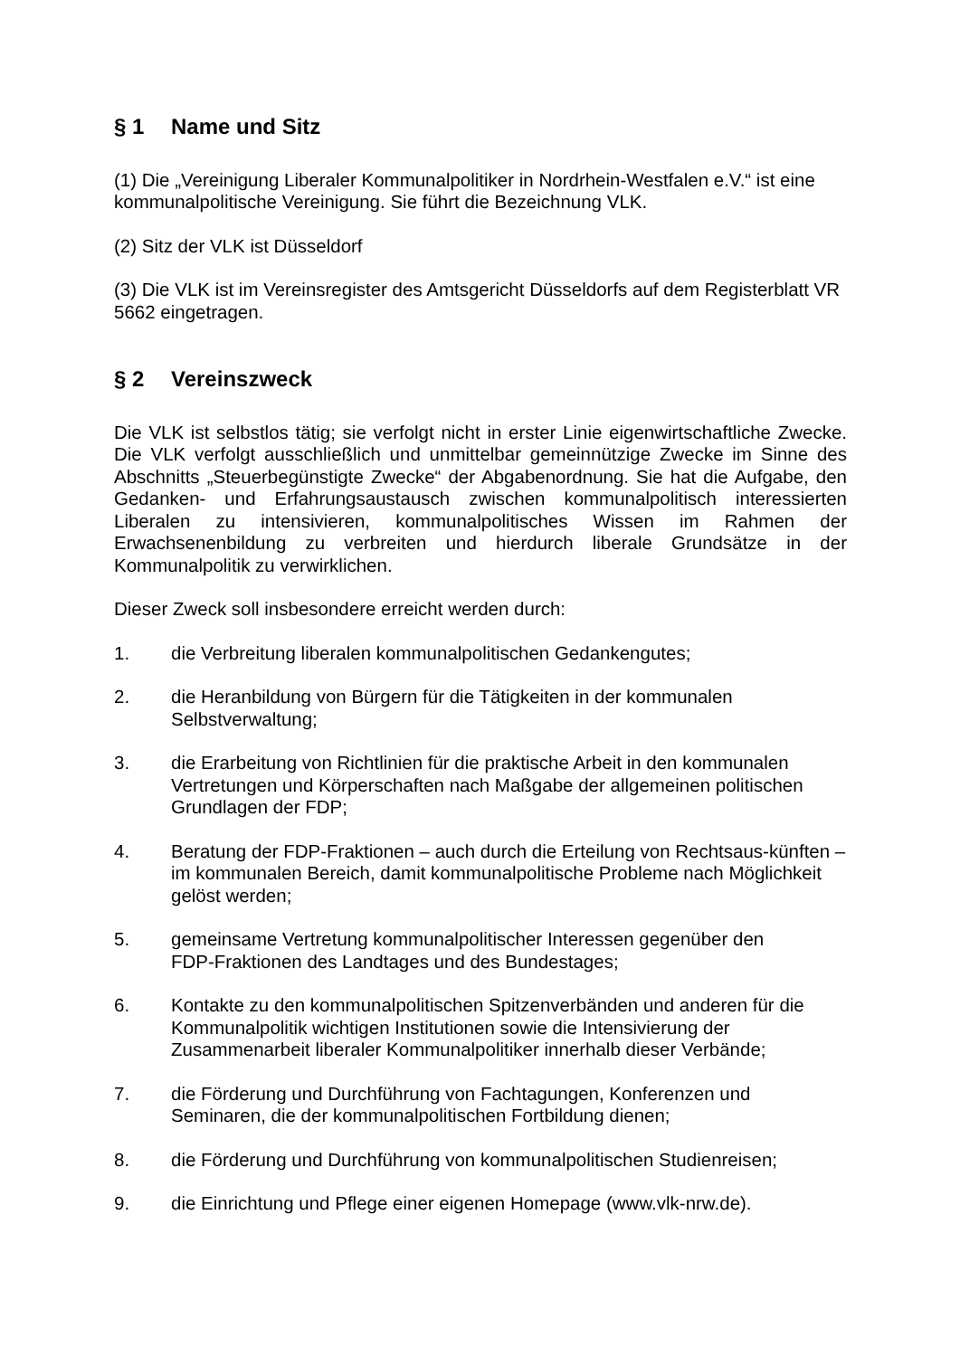§ 1 Name und Sitz
(1) Die „Vereinigung Liberaler Kommunalpolitiker in Nordrhein-Westfalen e.V.“ ist eine kommunalpolitische Vereinigung. Sie führt die Bezeichnung VLK.
(2) Sitz der VLK ist Düsseldorf
(3) Die VLK ist im Vereinsregister des Amtsgericht Düsseldorfs auf dem Registerblatt VR 5662 eingetragen.
§ 2 Vereinszweck
Die VLK ist selbstlos tätig; sie verfolgt nicht in erster Linie eigenwirtschaftliche Zwecke. Die VLK verfolgt ausschließlich und unmittelbar gemeinnützige Zwecke im Sinne des Abschnitts „Steuerbegünstigte Zwecke“ der Abgabenordnung. Sie hat die Aufgabe, den Gedanken- und Erfahrungsaustausch zwischen kommunalpolitisch interessierten Liberalen zu intensivieren, kommunalpolitisches Wissen im Rahmen der Erwachsenenbildung zu verbreiten und hierdurch liberale Grundsätze in der Kommunalpolitik zu verwirklichen.
Dieser Zweck soll insbesondere erreicht werden durch:
1. die Verbreitung liberalen kommunalpolitischen Gedankengutes;
2. die Heranbildung von Bürgern für die Tätigkeiten in der kommunalen
Selbstverwaltung;
3. die Erarbeitung von Richtlinien für die praktische Arbeit in den kommunalen Vertretungen und Körperschaften nach Maßgabe der allgemeinen politischen Grundlagen der FDP;
4. Beratung der FDP-Fraktionen – auch durch die Erteilung von Rechtsaus-künften – im kommunalen Bereich, damit kommunalpolitische Probleme nach Möglichkeit gelöst werden;
5. gemeinsame Vertretung kommunalpolitischer Interessen gegenüber den
FDP-Fraktionen des Landtages und des Bundestages;
6. Kontakte zu den kommunalpolitischen Spitzenverbänden und anderen für die Kommunalpolitik wichtigen Institutionen sowie die Intensivierung der Zusammenarbeit liberaler Kommunalpolitiker innerhalb dieser Verbände;
7. die Förderung und Durchführung von Fachtagungen, Konferenzen und
Seminaren, die der kommunalpolitischen Fortbildung dienen;
8. die Förderung und Durchführung von kommunalpolitischen Studienreisen;
9. die Einrichtung und Pflege einer eigenen Homepage (www.vlk-nrw.de).